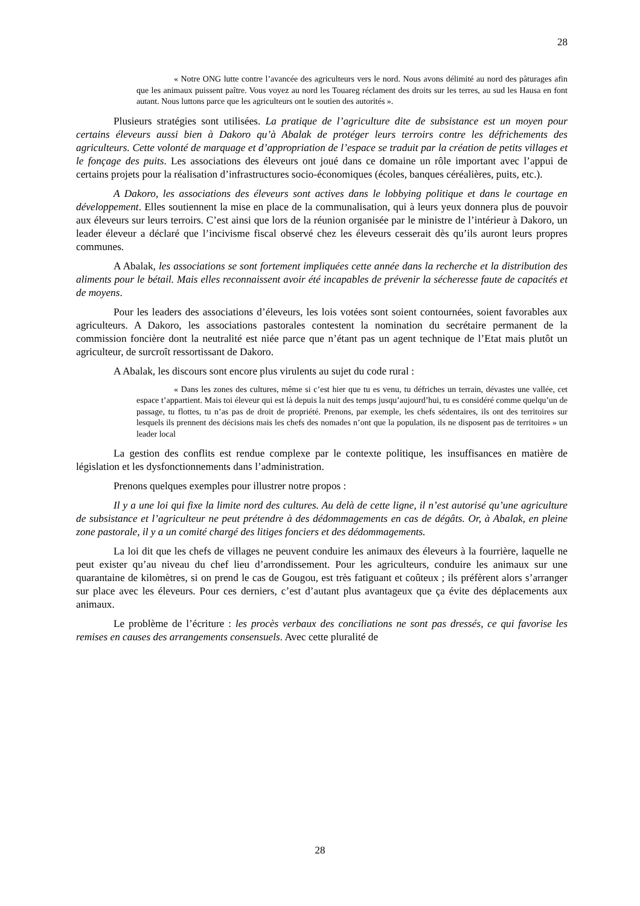28
« Notre ONG lutte contre l’avancée des agriculteurs vers le nord. Nous avons délimité au nord des pâturages afin que les animaux puissent paître. Vous voyez au nord les Touareg réclament des droits sur les terres, au sud les Hausa en font autant. Nous luttons parce que les agriculteurs ont le soutien des autorités ».
Plusieurs stratégies sont utilisées. La pratique de l’agriculture dite de subsistance est un moyen pour certains éleveurs aussi bien à Dakoro qu’à Abalak de protéger leurs terroirs contre les défrichements des agriculteurs. Cette volonté de marquage et d’appropriation de l’espace se traduit par la création de petits villages et le fonçage des puits. Les associations des éleveurs ont joué dans ce domaine un rôle important avec l’appui de certains projets pour la réalisation d’infrastructures socio-économiques (écoles, banques céréalières, puits, etc.).
A Dakoro, les associations des éleveurs sont actives dans le lobbying politique et dans le courtage en développement. Elles soutiennent la mise en place de la communalisation, qui à leurs yeux donnera plus de pouvoir aux éleveurs sur leurs terroirs. C’est ainsi que lors de la réunion organisée par le ministre de l’intérieur à Dakoro, un leader éleveur a déclaré que l’incivisme fiscal observé chez les éleveurs cesserait dès qu’ils auront leurs propres communes.
A Abalak, les associations se sont fortement impliquées cette année dans la recherche et la distribution des aliments pour le bétail. Mais elles reconnaissent avoir été incapables de prévenir la sécheresse faute de capacités et de moyens.
Pour les leaders des associations d’éleveurs, les lois votées sont soient contournées, soient favorables aux agriculteurs. A Dakoro, les associations pastorales contestent la nomination du secrétaire permanent de la commission foncière dont la neutralité est niée parce que n’étant pas un agent technique de l’Etat mais plutôt un agriculteur, de surcroît ressortissant de Dakoro.
A Abalak, les discours sont encore plus virulents au sujet du code rural :
« Dans les zones des cultures, même si c’est hier que tu es venu, tu défriches un terrain, dévastes une vallée, cet espace t’appartient. Mais toi éleveur qui est là depuis la nuit des temps jusqu’aujourd’hui, tu es considéré comme quelqu’un de passage, tu flottes, tu n’as pas de droit de propriété. Prenons, par exemple, les chefs sédentaires, ils ont des territoires sur lesquels ils prennent des décisions mais les chefs des nomades n’ont que la population, ils ne disposent pas de territoires » un leader local
La gestion des conflits est rendue complexe par le contexte politique, les insuffisances en matière de législation et les dysfonctionnements dans l’administration.
Prenons quelques exemples pour illustrer notre propos :
Il y a une loi qui fixe la limite nord des cultures. Au delà de cette ligne, il n’est autorisé qu’une agriculture de subsistance et l’agriculteur ne peut prétendre à des dédommagements en cas de dégâts. Or, à Abalak, en pleine zone pastorale, il y a un comité chargé des litiges fonciers et des dédommagements.
La loi dit que les chefs de villages ne peuvent conduire les animaux des éleveurs à la fourrière, laquelle ne peut exister qu’au niveau du chef lieu d’arrondissement. Pour les agriculteurs, conduire les animaux sur une quarantaine de kilomètres, si on prend le cas de Gougou, est très fatiguant et coûteux ; ils préfèrent alors s’arranger sur place avec les éleveurs. Pour ces derniers, c’est d’autant plus avantageux que ça évite des déplacements aux animaux.
Le problème de l’écriture : les procès verbaux des conciliations ne sont pas dressés, ce qui favorise les remises en causes des arrangements consensuels. Avec cette pluralité de
28